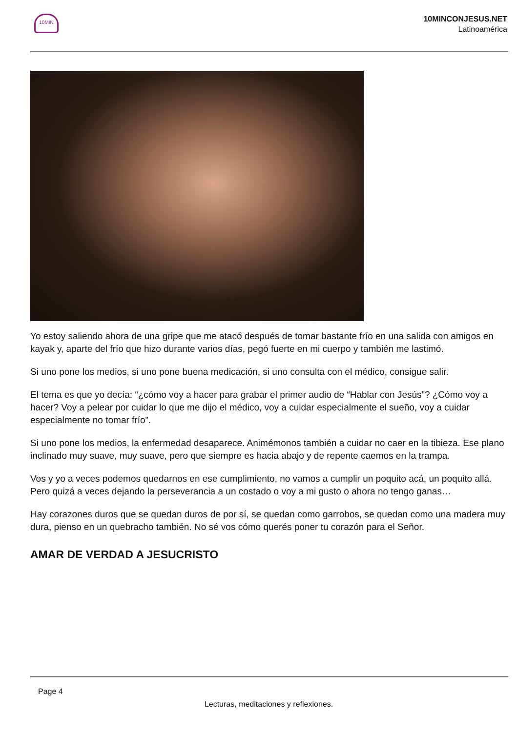10MIN
10MINCONJESUS.NET
Latinoamérica
Yo estoy saliendo ahora de una gripe que me atacó después de tomar bastante frío en una salida con amigos en kayak y, aparte del frío que hizo durante varios días, pegó fuerte en mi cuerpo y también me lastimó.
Si uno pone los medios, si uno pone buena medicación, si uno consulta con el médico, consigue salir.
El tema es que yo decía: “¿cómo voy a hacer para grabar el primer audio de “Hablar con Jesús”? ¿Cómo voy a hacer? Voy a pelear por cuidar lo que me dijo el médico, voy a cuidar especialmente el sueño, voy a cuidar especialmente no tomar frío”.
Si uno pone los medios, la enfermedad desaparece. Animémonos también a cuidar no caer en la tibieza. Ese plano inclinado muy suave, muy suave, pero que siempre es hacia abajo y de repente caemos en la trampa.
Vos y yo a veces podemos quedarnos en ese cumplimiento, no vamos a cumplir un poquito acá, un poquito allá. Pero quizá a veces dejando la perseverancia a un costado o voy a mi gusto o ahora no tengo ganas…
Hay corazones duros que se quedan duros de por sí, se quedan como garrobos, se quedan como una madera muy dura, pienso en un quebracho también. No sé vos cómo querés poner tu corazón para el Señor.
AMAR DE VERDAD A JESUCRISTO
Page 4
Lecturas, meditaciones y reflexiones.